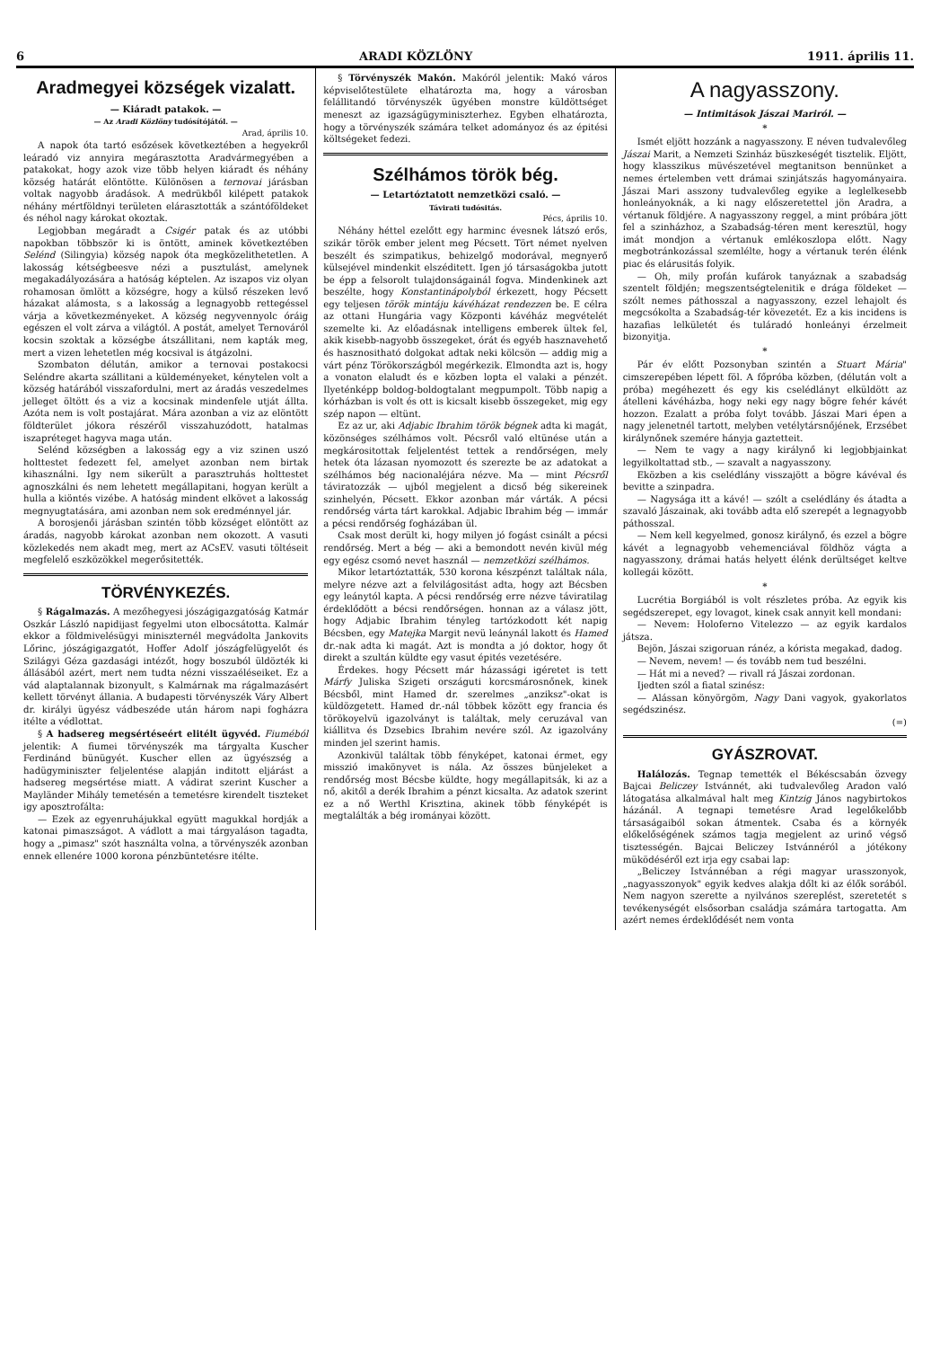6 ARADI KÖZLÖNY 1911. április 11.
Aradmegyei községek vizalatt.
— Kiáradt patakok. —
— Az Aradi Közlöny tudósítójától. —
Arad, április 10.
A napok óta tartó esőzések következtében a hegyekről leáradó viz annyira megárasztotta Aradvármegyében a patakokat, hogy azok vize több helyen kiáradt és néhány község határát elöntötte. Különösen a ternovai járásban voltak nagyobb áradások. A medrükből kilépett patakok néhány mértföldnyi területen elárasztották a szántóföldeket és néhol nagy károkat okoztak.
Legjobban megáradt a Csigér patak és az utóbbi napokban többször ki is öntött, aminek következtében Selénd (Silingyia) község napok óta megközelithetetlen. A lakosság kétségbeesve nézi a pusztulást, amelynek megakadályozására a hatóság képtelen. Az iszapos viz olyan rohamosan ömlött a községre, hogy a külső részeken levő házakat alámosta, s a lakosság a legnagyobb rettegéssel várja a következményeket. A község negyvennyolc óráig egészen el volt zárva a világtól. A postát, amelyet Ternováról kocsin szoktak a községbe átszállitani, nem kapták meg, mert a vizen lehetetlen még kocsival is átgázolni.
Szombaton délután, amikor a ternovai postakocsi Seléndre akarta szállitani a küldeményeket, kénytelen volt a község határából visszafordulni, mert az áradás veszedelmes jelleget öltött és a viz a kocsinak mindenfele utját állta. Azóta nem is volt postajárat. Mára azonban a viz az elöntött földterület jókora részéről visszahuzódott, hatalmas iszapréteget hagyva maga után.
Selénd községben a lakosság egy a viz szinen uszó holttestet fedezett fel, amelyet azonban nem birtak kihasználni. Igy nem sikerült a parasztruhás holttestet agnoszkálni és nem lehetett megállapitani, hogyan került a hulla a kiöntés vizébe. A hatóság mindent elkövet a lakosság megnyugtatására, ami azonban nem sok eredménnyel jár.
A borosjenői járásban szintén több községet elöntött az áradás, nagyobb károkat azonban nem okozott. A vasuti közlekedés nem akadt meg, mert az ACsEV. vasuti töltéseit megfelelő eszközökkel megerősitették.
TÖRVÉNYKEZÉS.
§ Rágalmazás. A mezőhegyesi jószágigazgatóság Katmár Oszkár László napidijast fegyelmi uton elbocsátotta. Kalmár ekkor a földmivelésügyi miniszternél megvádolta Jankovits Lőrinc, jószágigazgatót, Hoffer Adolf jószágfelügyelőt és Szilágyi Géza gazdasági intézőt, hogy boszuból üldözték ki állásából azért, mert nem tudta nézni visszaéléseiket. Ez a vád alaptalannak bizonyult, s Kalmárnak ma rágalmazásért kellett törvényt állania. A budapesti törvényszék Váry Albert dr. királyi ügyész vádbeszéde után három napi fogházra itélte a védlottat.
§ A hadsereg megsértéseért elitélt ügyvéd. Fiuméból jelentik: A fiumei törvényszék ma tárgyalta Kuscher Ferdinánd bünügyét. Kuscher ellen az ügyészség a hadügyminiszter feljelentése alapján inditott eljárást a hadsereg megsértése miatt. A vádirat szerint Kuscher a Mayländer Mihály temetésén a temetésre kirendelt tiszteket igy aposztrofálta:
— Ezek az egyenruhájukkal együtt magukkal hordják a katonai pimaszságot. A vádlott a mai tárgyaláson tagadta, hogy a „pimasz" szót használta volna, a törvényszék azonban ennek ellenére 1000 korona pénzbüntetésre itélte.
§ Törvényszék Makón. Makóról jelentik: Makó város képviselőtestülete elhatározta ma, hogy a városban felállitandó törvényszék ügyében monstre küldöttséget meneszt az igazságügyminiszterhez. Egyben elhatározta, hogy a törvényszék számára telket adományoz és az épitési költségeket fedezi.
Szélhámos török bég.
— Letartóztatott nemzetközi csaló. —
Távirati tudósitás.
Pécs, április 10.
Néhány héttel ezelőtt egy harminc évesnek látszó erős, szikár török ember jelent meg Pécsett. Tört német nyelven beszélt és szimpatikus, behizelgő modorával, megnyerő külsejével mindenkit elszéditett. Igen jó társaságokba jutott be épp a felsorolt tulajdonságainál fogva. Mindenkinek azt beszélte, hogy Konstantinápolyból érkezett, hogy Pécsett egy teljesen török mintáju kávéházat rendezzen be. E célra az ottani Hungária vagy Központi kávéház megvételét szemelte ki. Az előadásnak intelligens emberek ültek fel, akik kisebb-nagyobb összegeket, órát és egyéb hasznavehető és hasznositható dolgokat adtak neki kölcsön — addig mig a várt pénz Törökországból megérkezik. Elmondta azt is, hogy a vonaton elaludt és e közben lopta el valaki a pénzét. Ilyeténképp boldog-boldogtalant megpumpolt. Több napig a kórházban is volt és ott is kicsalt kisebb összegeket, mig egy szép napon — eltünt.
Ez az ur, aki Adjabic Ibrahim török bégnek adta ki magát, közönséges szélhámos volt. Pécsről való eltünése után a megkárositottak feljelentést tettek a rendőrségen, mely hetek óta lázasan nyomozott és szerezte be az adatokat a szélhámos bég nacionaléjára nézve. Ma — mint Pécsről táviratozzák — ujból megjelent a dicső bég sikereinek szinhelyén, Pécsett. Ekkor azonban már várták. A pécsi rendőrség várta tárt karokkal. Adjabic Ibrahim bég — immár a pécsi rendőrség fogházában ül.
Csak most derült ki, hogy milyen jó fogást csinált a pécsi rendőrség. Mert a bég — aki a bemondott nevén kivül még egy egész csomó nevet használ — nemzetközi szélhámos.
Mikor letartóztatták, 530 korona készpénzt találtak nála, melyre nézve azt a felvilágositást adta, hogy azt Bécsben egy leánytól kapta. A pécsi rendőrség erre nézve táviratilag érdeklődött a bécsi rendőrségen. honnan az a válasz jött, hogy Adjabic Ibrahim tényleg tartózkodott két napig Bécsben, egy Matejka Margit nevü leánynál lakott és Hamed dr.-nak adta ki magát. Azt is mondta a jó doktor, hogy őt direkt a szultán küldte egy vasut épités vezetésére.
Érdekes. hogy Pécsett már házassági igéretet is tett Márfy Juliska Szigeti országuti korcsmárosnőnek, kinek Bécsből, mint Hamed dr. szerelmes „anziksz"-okat is küldözgetett. Hamed dr.-nál többek között egy francia és törökoyelvü igazolványt is találtak, mely ceruzával van kiállitva és Dzsebics Ibrahim nevére szól. Az igazolvány minden jel szerint hamis.
Azonkivül találtak több fényképet, katonai érmet, egy misszió imakönyvet is nála. Az összes bünjeleket a rendőrség most Bécsbe küldte, hogy megállapitsák, ki az a nő, akitől a derék Ibrahim a pénzt kicsalta. Az adatok szerint ez a nő Werthl Krisztina, akinek több fényképét is megtalálták a bég irományai között.
A nagyasszony.
— Intimitások Jászai Mariról. —
*
Ismét eljött hozzánk a nagyasszony. E néven tudvalevőleg Jászai Marit, a Nemzeti Szinház büszkeségét tisztelik. Eljött, hogy klasszikus müvészetével megtanitson bennünket a nemes értelemben vett drámai szinjátszás hagyományaira. Jászai Mari asszony tudvalevőleg egyike a leglelkesebb honleányoknák, a ki nagy előszeretettel jön Aradra, a vértanuk földjére. A nagyasszony reggel, a mint próbára jött fel a szinházhoz, a Szabadság-téren ment keresztül, hogy imát mondjon a vértanuk emlékoszlopa előtt. Nagy megbotránkozással szemlélte, hogy a vértanuk terén élénk piac és elárusitás folyik.
— Oh, mily profán kufárok tanyáznak a szabadság szentelt földjén; megszentségtelenitik e drága földeket — szólt nemes páthosszal a nagyasszony, ezzel lehajolt és megcsókolta a Szabadság-tér kövezetét. Ez a kis incidens is hazafias lelkületét és tuláradó honleányi érzelmeit bizonyitja.
*
Pár év előtt Pozsonyban szintén a Stuart Mária" cimszerepében lépett föl. A főpróba közben, (délután volt a próba) megéhezett és egy kis cselédlányt elküldött az átelleni kávéházba, hogy neki egy nagy bögre fehér kávét hozzon. Ezalatt a próba folyt tovább. Jászai Mari épen a nagy jelenetnél tartott, melyben vetélytársnőjének, Erzsébet királynőnek szemére hányja gaztetteit.
— Nem te vagy a nagy királynő ki legjobbjainkat legyilkoltattad stb., — szavalt a nagyasszony.
Eközben a kis cselédlány visszajött a bögre kávéval és bevitte a szinpadra.
— Nagysága itt a kávé! — szólt a cselédlány és átadta a szavaló Jászainak, aki tovább adta elő szerepét a legnagyobb páthosszal.
— Nem kell kegyelmed, gonosz királynő, és ezzel a bögre kávét a legnagyobb vehemenciával földhöz vágta a nagyasszony, drámai hatás helyett élénk derültséget keltve kollegái között.
*
Lucrétia Borgiából is volt részletes próba. Az egyik kis segédszerepet, egy lovagot, kinek csak annyit kell mondani:
— Nevem: Holoferno Vitelezzo — az egyik kardalos játsza.
Bejön, Jászai szigoruan ránéz, a kórista megakad, dadog.
— Nevem, nevem! — és tovább nem tud beszélni.
— Hát mi a neved? — rivall rá Jászai zordonan.
Ijedten szól a fiatal szinész:
— Alássan könyörgöm, Nagy Dani vagyok, gyakorlatos segédszinész.
(=)
GYÁSZROVAT.
Halálozás. Tegnap temették el Békéscsabán özvegy Bajcai Beliczey Istvánnét, aki tudvalevőleg Aradon való látogatása alkalmával halt meg Kintzig János nagybirtokos házánál. A tegnapi temetésre Arad legelőkelőbb társaságaiból sokan átmentek. Csaba és a környék előkelőségének számos tagja megjelent az urinő végső tisztességén. Bajcai Beliczey Istvánnéról a jótékony müködéséről ezt irja egy csabai lap:
„Beliczey Istvánnéban a régi magyar urasszonyok, „nagyasszonyok" egyik kedves alakja dőlt ki az élők sorából. Nem nagyon szerette a nyilvános szereplést, szeretetét s tevékenységét elsősorban családja számára tartogatta. Am azért nemes érdeklődését nem vonta